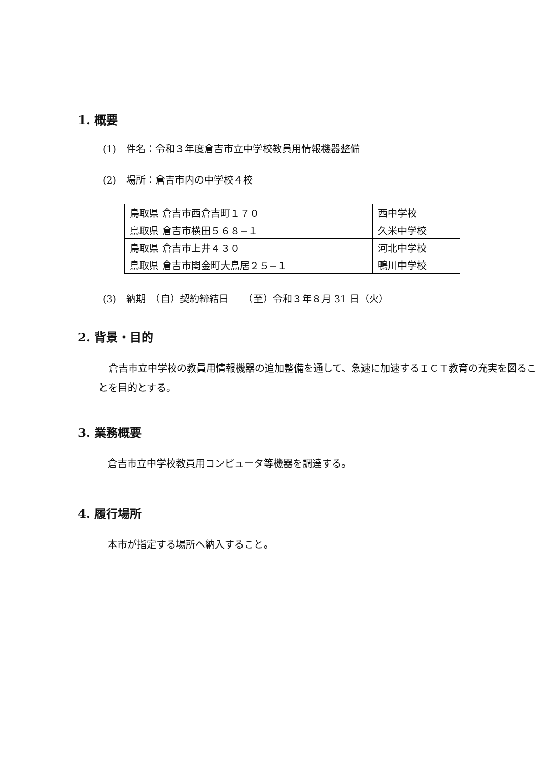1. 概要
(1)　件名：令和３年度倉吉市立中学校教員用情報機器整備
(2)　場所：倉吉市内の中学校４校
| 鳥取県 倉吉市西倉吉町１７０ | 西中学校 |
| 鳥取県 倉吉市横田５６８−１ | 久米中学校 |
| 鳥取県 倉吉市上井４３０ | 河北中学校 |
| 鳥取県 倉吉市関金町大鳥居２５−１ | 鴨川中学校 |
(3)　納期　（自）契約締結日　　（至）令和３年８月 31 日（火）
2. 背景・目的
倉吉市立中学校の教員用情報機器の追加整備を通して、急速に加速するＩＣＴ教育の充実を図ることを目的とする。
3. 業務概要
倉吉市立中学校教員用コンピュータ等機器を調達する。
4. 履行場所
本市が指定する場所へ納入すること。